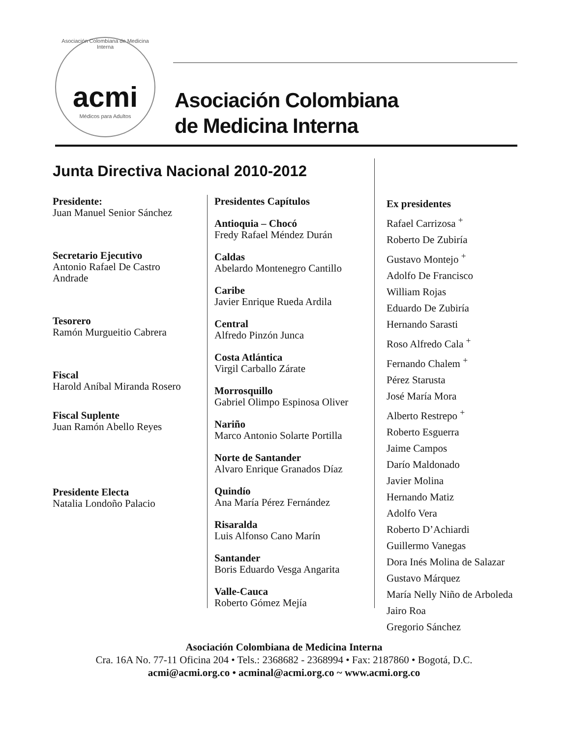Asociación Colombiana de Medicina Interna
acmi
Médicos para Adultos
Asociación Colombiana
de Medicina Interna
Junta Directiva Nacional 2010-2012
Presidente:
Juan Manuel Senior Sánchez
Secretario Ejecutivo
Antonio Rafael De Castro
Andrade
Tesorero
Ramón Murgueitio Cabrera
Fiscal
Harold Aníbal Miranda Rosero
Fiscal Suplente
Juan Ramón Abello Reyes
Presidente Electa
Natalia Londoño Palacio
Presidentes Capítulos
Antioquia – Chocó
Fredy Rafael Méndez Durán
Caldas
Abelardo Montenegro Cantillo
Caribe
Javier Enrique Rueda Ardila
Central
Alfredo Pinzón Junca
Costa Atlántica
Virgil Carballo Zárate
Morrosquillo
Gabriel Olimpo Espinosa Oliver
Nariño
Marco Antonio Solarte Portilla
Norte de Santander
Alvaro Enrique Granados Díaz
Quindío
Ana María Pérez Fernández
Risaralda
Luis Alfonso Cano Marín
Santander
Boris Eduardo Vesga Angarita
Valle-Cauca
Roberto Gómez Mejía
Ex presidentes
Rafael Carrizosa <sup>+</sup>
Roberto De Zubiría
Gustavo Montejo <sup>+</sup>
Adolfo De Francisco
William Rojas
Eduardo De Zubiría
Hernando Sarasti
Roso Alfredo Cala <sup>+</sup>
Fernando Chalem <sup>+</sup>
Pérez Starusta
José María Mora
Alberto Restrepo <sup>+</sup>
Roberto Esguerra
Jaime Campos
Darío Maldonado
Javier Molina
Hernando Matiz
Adolfo Vera
Roberto D’Achiardi
Guillermo Vanegas
Dora Inés Molina de Salazar
Gustavo Márquez
María Nelly Niño de Arboleda
Jairo Roa
Gregorio Sánchez
Asociación Colombiana de Medicina Interna
Cra. 16A No. 77-11 Oficina 204 • Tels.: 2368682 - 2368994 • Fax: 2187860 • Bogotá, D.C.
acmi@acmi.org.co • acminal@acmi.org.co ~ www.acmi.org.co